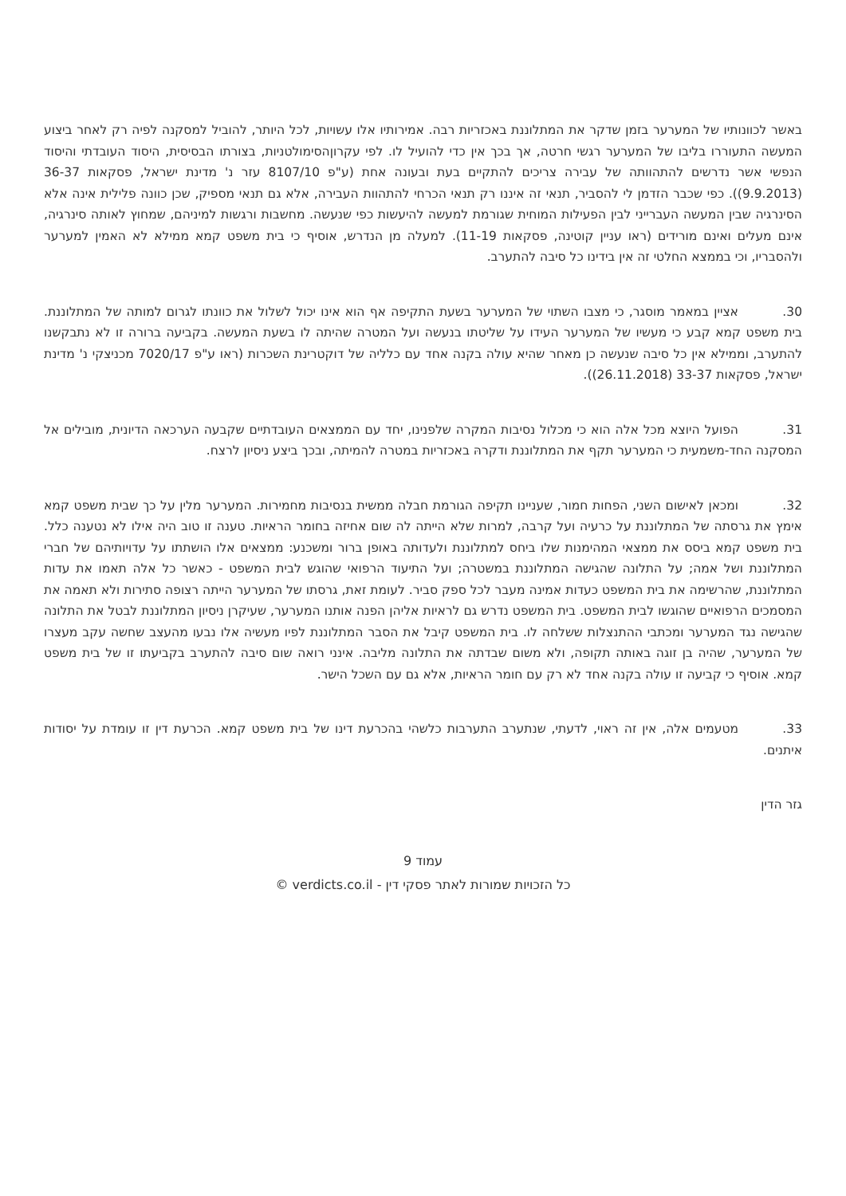באשר לכוונותיו של המערער בזמן שדקר את המתלוננת באכזריות רבה. אמירותיו אלו עשויות, לכל היותר, להוביל למסקנה לפיה רק לאחר ביצוע המעשה התעוררו בליבו של המערער רגשי חרטה, אך בכך אין כדי להועיל לו. לפי עקרוןהסימולטניות, בצורתו הבסיסית, היסוד העובדתי והיסוד הנפשי אשר נדרשים להתהוותה של עבירה צריכים להתקיים בעת ובעונה אחת (ע"פ 8107/10 עזר נ' מדינת ישראל, פסקאות 36-37 (9.9.2013)). כפי שכבר הזדמן לי להסביר, תנאי זה איננו רק תנאי הכרחי להתהוות העבירה, אלא גם תנאי מספיק, שכן כוונה פלילית אינה אלא הסינרגיה שבין המעשה העברייני לבין הפעילות המוחית שגורמת למעשה להיעשות כפי שנעשה. מחשבות ורגשות למיניהם, שמחוץ לאותה סינרגיה, אינם מעלים ואינם מורידים (ראו עניין קוטינה, פסקאות 11-19). למעלה מן הנדרש, אוסיף כי בית משפט קמא ממילא לא האמין למערער ולהסבריו, וכי בממצא החלטי זה אין בידינו כל סיבה להתערב.
30. אציין במאמר מוסגר, כי מצבו השתוי של המערער בשעת התקיפה אף הוא אינו יכול לשלול את כוונתו לגרום למותה של המתלוננת. בית משפט קמא קבע כי מעשיו של המערער העידו על שליטתו בנעשה ועל המטרה שהיתה לו בשעת המעשה. בקביעה ברורה זו לא נתבקשנו להתערב, וממילא אין כל סיבה שנעשה כן מאחר שהיא עולה בקנה אחד עם כלליה של דוקטרינת השכרות (ראו ע"פ 7020/17 מכניצקי נ' מדינת ישראל, פסקאות 33-37 (26.11.2018)).
31. הפועל היוצא מכל אלה הוא כי מכלול נסיבות המקרה שלפנינו, יחד עם הממצאים העובדתיים שקבעה הערכאה הדיונית, מובילים אל המסקנה החד-משמעית כי המערער תקף את המתלוננת ודקרהּ באכזריות במטרה להמיתה, ובכך ביצע ניסיון לרצח.
32. ומכאן לאישום השני, הפחות חמור, שעניינו תקיפה הגורמת חבלה ממשית בנסיבות מחמירות. המערער מלין על כך שבית משפט קמא אימץ את גרסתה של המתלוננת על כרעיה ועל קרבה, למרות שלא הייתה לה שום אחיזה בחומר הראיות. טענה זו טוב היה אילו לא נטענה כלל. בית משפט קמא ביסס את ממצאי המהימנות שלו ביחס למתלוננת ולעדותה באופן ברור ומשכנע: ממצאים אלו הושתתו על עדויותיהם של חברי המתלוננת ושל אמה; על התלונה שהגישה המתלוננת במשטרה; ועל התיעוד הרפואי שהוגש לבית המשפט - כאשר כל אלה תאמו את עדות המתלוננת, שהרשימה את בית המשפט כעדות אמינה מעבר לכל ספק סביר. לעומת זאת, גרסתו של המערער הייתה רצופה סתירות ולא תאמה את המסמכים הרפואיים שהוגשו לבית המשפט. בית המשפט נדרש גם לראיות אליהן הפנה אותנו המערער, שעיקרן ניסיון המתלוננת לבטל את התלונה שהגישה נגד המערער ומכתבי ההתנצלות ששלחה לו. בית המשפט קיבל את הסבר המתלוננת לפיו מעשיה אלו נבעו מהעצב שחשה עקב מעצרו של המערער, שהיה בן זוגה באותה תקופה, ולא משום שבדתה את התלונה מליבה. אינני רואה שום סיבה להתערב בקביעתו זו של בית משפט קמא. אוסיף כי קביעה זו עולה בקנה אחד לא רק עם חומר הראיות, אלא גם עם השכל הישר.
33. מטעמים אלה, אין זה ראוי, לדעתי, שנתערב התערבות כלשהי בהכרעת דינו של בית משפט קמא. הכרעת דין זו עומדת על יסודות איתנים.
גזר הדין
עמוד 9
כל הזכויות שמורות לאתר פסקי דין - verdicts.co.il ©